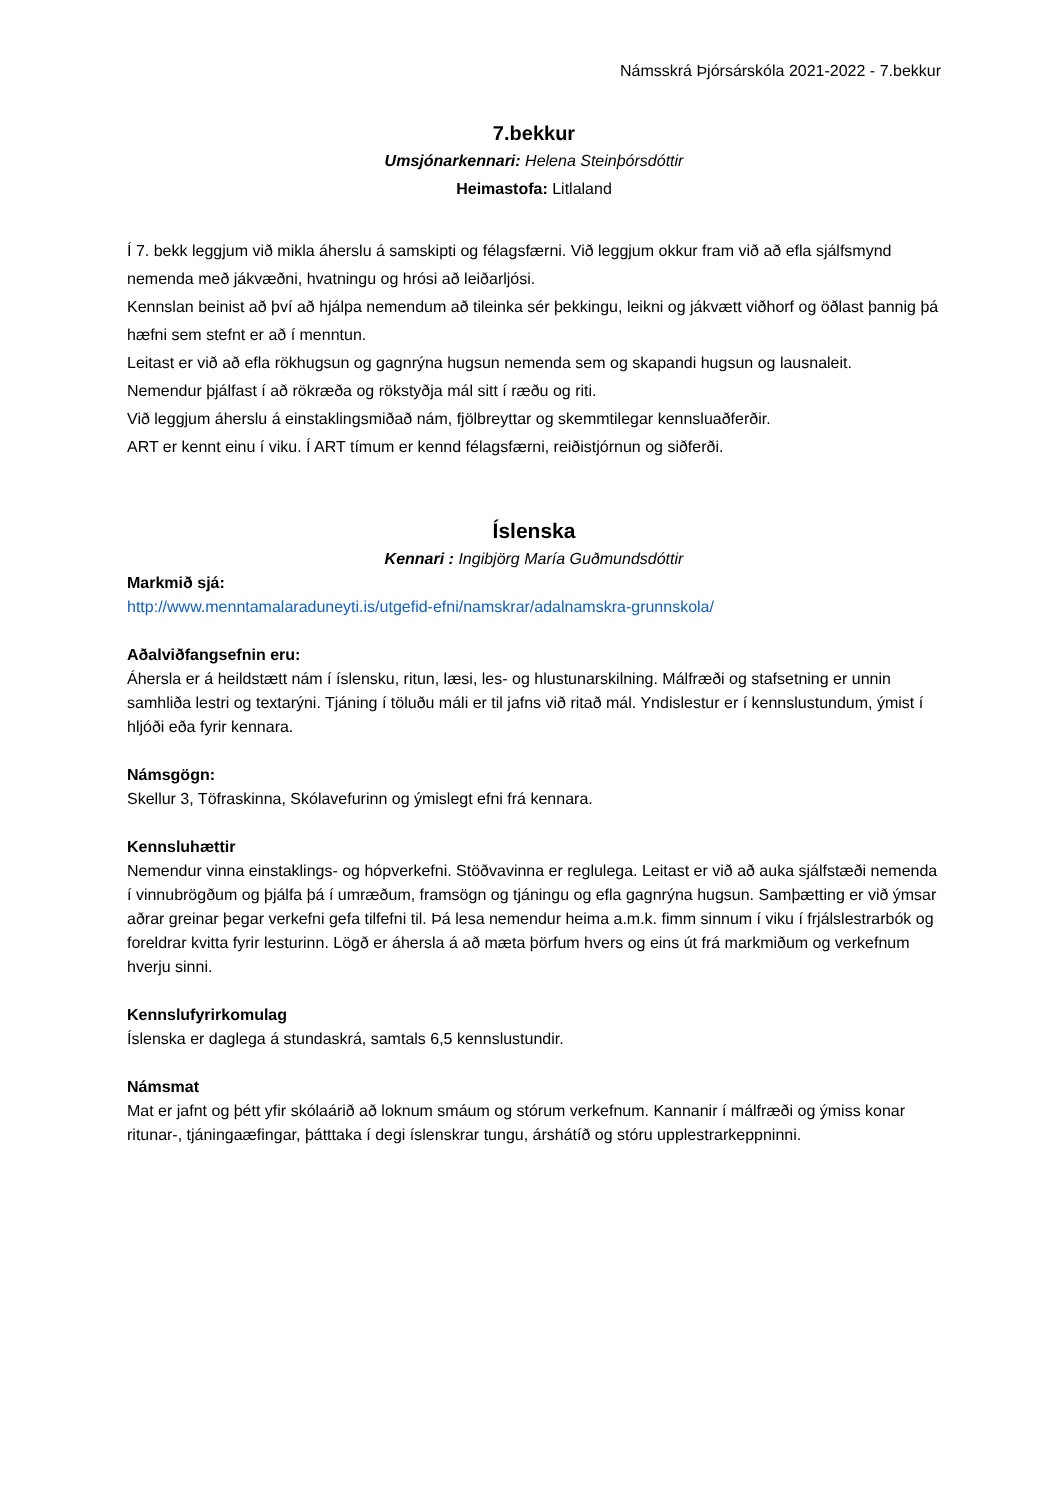Námsskrá Þjórsárskóla 2021-2022 - 7.bekkur
7.bekkur
Umsjónarkennari: Helena Steinþórsdóttir
Heimastofa: Litlaland
Í 7. bekk leggjum við mikla áherslu á samskipti og félagsfærni. Við leggjum okkur fram við að efla sjálfsmynd nemenda með jákvæðni, hvatningu og hrósi að leiðarljósi.
Kennslan beinist að því að hjálpa nemendum að tileinka sér þekkingu, leikni og jákvætt viðhorf og öðlast þannig þá hæfni sem stefnt er að í menntun.
Leitast er við að efla rökhugsun og gagnrýna hugsun nemenda sem og skapandi hugsun og lausnaleit.
Nemendur þjálfast í að rökræða og rökstyðja mál sitt í ræðu og riti.
Við leggjum áherslu á einstaklingsmiðað nám, fjölbreyttar og skemmtilegar kennsluaðferðir.
ART er kennt einu í viku. Í ART tímum er kennd félagsfærni, reiðistjórnun og siðferði.
Íslenska
Kennari : Ingibjörg María Guðmundsdóttir
Markmið sjá:
http://www.menntamalaraduneyti.is/utgefid-efni/namskrar/adalnamskra-grunnskola/
Aðalviðfangsefnin eru:
Áhersla er á heildstætt nám í íslensku, ritun, læsi, les- og hlustunarskilning. Málfræði og stafsetning er unnin samhliða lestri og textarýni. Tjáning í töluðu máli er til jafns við ritað mál. Yndislestur er í kennslustundum, ýmist í hljóði eða fyrir kennara.
Námsgögn:
Skellur 3, Töfraskinna, Skólavefurinn og ýmislegt efni frá kennara.
Kennsluhættir
Nemendur vinna einstaklings- og hópverkefni. Stöðvavinna er reglulega. Leitast er við að auka sjálfstæði nemenda í vinnubrögðum og þjálfa þá í umræðum, framsögn og tjáningu og efla gagnrýna hugsun. Samþætting er við ýmsar aðrar greinar þegar verkefni gefa tilfefni til. Þá lesa nemendur heima a.m.k. fimm sinnum í viku í frjálslestrarbók og foreldrar kvitta fyrir lesturinn. Lögð er áhersla á að mæta þörfum hvers og eins út frá markmiðum og verkefnum hverju sinni.
Kennslufyrirkomulag
Íslenska er daglega á stundaskrá, samtals 6,5 kennslustundir.
Námsmat
Mat er jafnt og þétt yfir skólaárið að loknum smáum og stórum verkefnum. Kannanir í málfræði og ýmiss konar ritunar-, tjáningaæfingar, þátttaka í degi íslenskrar tungu, árshátíð og stóru upplestrarkeppninni.